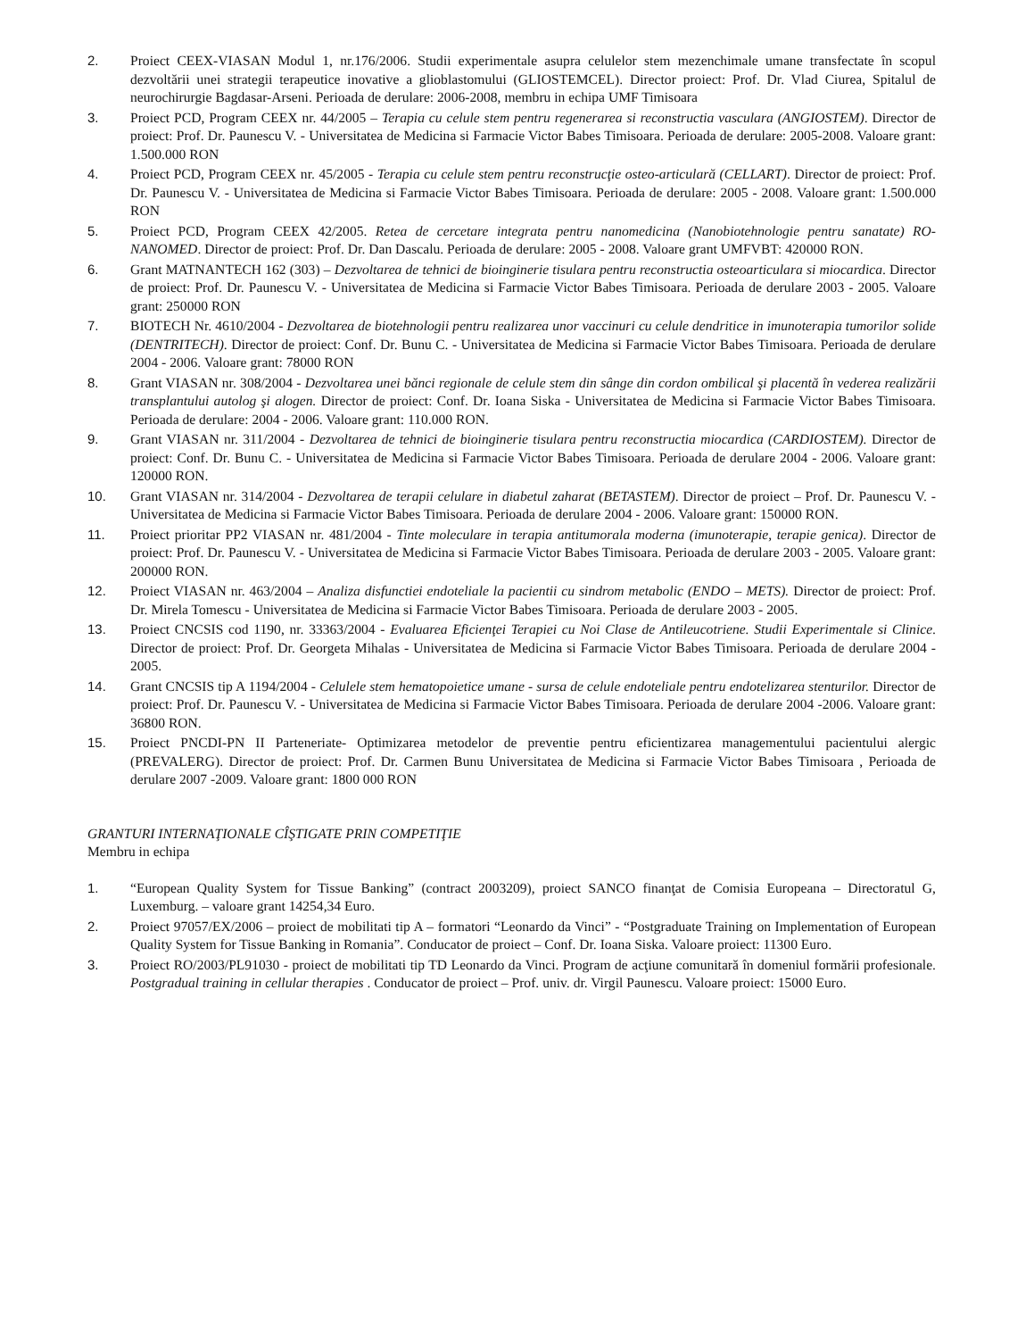2. Proiect CEEX-VIASAN Modul 1, nr.176/2006. Studii experimentale asupra celulelor stem mezenchimale umane transfectate în scopul dezvoltării unei strategii terapeutice inovative a glioblastomului (GLIOSTEMCEL). Director proiect: Prof. Dr. Vlad Ciurea, Spitalul de neurochirurgie Bagdasar-Arseni. Perioada de derulare: 2006-2008, membru in echipa UMF Timisoara
3. Proiect PCD, Program CEEX nr. 44/2005 – Terapia cu celule stem pentru regenerarea si reconstructia vasculara (ANGIOSTEM). Director de proiect: Prof. Dr. Paunescu V. - Universitatea de Medicina si Farmacie Victor Babes Timisoara. Perioada de derulare: 2005-2008. Valoare grant: 1.500.000 RON
4. Proiect PCD, Program CEEX nr. 45/2005 - Terapia cu celule stem pentru reconstrucţie osteo-articulară (CELLART). Director de proiect: Prof. Dr. Paunescu V. - Universitatea de Medicina si Farmacie Victor Babes Timisoara. Perioada de derulare: 2005 - 2008. Valoare grant: 1.500.000 RON
5. Proiect PCD, Program CEEX 42/2005. Retea de cercetare integrata pentru nanomedicina (Nanobiotehnologie pentru sanatate) RO-NANOMED. Director de proiect: Prof. Dr. Dan Dascalu. Perioada de derulare: 2005 - 2008. Valoare grant UMFVBT: 420000 RON.
6. Grant MATNANTECH 162 (303) – Dezvoltarea de tehnici de bioinginerie tisulara pentru reconstructia osteoarticulara si miocardica. Director de proiect: Prof. Dr. Paunescu V. - Universitatea de Medicina si Farmacie Victor Babes Timisoara. Perioada de derulare 2003 - 2005. Valoare grant: 250000 RON
7. BIOTECH Nr. 4610/2004 - Dezvoltarea de biotehnologii pentru realizarea unor vaccinuri cu celule dendritice in imunoterapia tumorilor solide (DENTRITECH). Director de proiect: Conf. Dr. Bunu C. - Universitatea de Medicina si Farmacie Victor Babes Timisoara. Perioada de derulare 2004 - 2006. Valoare grant: 78000 RON
8. Grant VIASAN nr. 308/2004 - Dezvoltarea unei bănci regionale de celule stem din sânge din cordon ombilical şi placentă în vederea realizării transplantului autolog şi alogen. Director de proiect: Conf. Dr. Ioana Siska - Universitatea de Medicina si Farmacie Victor Babes Timisoara. Perioada de derulare: 2004 - 2006. Valoare grant: 110.000 RON.
9. Grant VIASAN nr. 311/2004 - Dezvoltarea de tehnici de bioinginerie tisulara pentru reconstructia miocardica (CARDIOSTEM). Director de proiect: Conf. Dr. Bunu C. - Universitatea de Medicina si Farmacie Victor Babes Timisoara. Perioada de derulare 2004 - 2006. Valoare grant: 120000 RON.
10. Grant VIASAN nr. 314/2004 - Dezvoltarea de terapii celulare in diabetul zaharat (BETASTEM). Director de proiect – Prof. Dr. Paunescu V. - Universitatea de Medicina si Farmacie Victor Babes Timisoara. Perioada de derulare 2004 - 2006. Valoare grant: 150000 RON.
11. Proiect prioritar PP2 VIASAN nr. 481/2004 - Tinte moleculare in terapia antitumorala moderna (imunoterapie, terapie genica). Director de proiect: Prof. Dr. Paunescu V. - Universitatea de Medicina si Farmacie Victor Babes Timisoara. Perioada de derulare 2003 - 2005. Valoare grant: 200000 RON.
12. Proiect VIASAN nr. 463/2004 – Analiza disfunctiei endoteliale la pacientii cu sindrom metabolic (ENDO – METS). Director de proiect: Prof. Dr. Mirela Tomescu - Universitatea de Medicina si Farmacie Victor Babes Timisoara. Perioada de derulare 2003 - 2005.
13. Proiect CNCSIS cod 1190, nr. 33363/2004 - Evaluarea Eficienţei Terapiei cu Noi Clase de Antileucotriene. Studii Experimentale si Clinice. Director de proiect: Prof. Dr. Georgeta Mihalas - Universitatea de Medicina si Farmacie Victor Babes Timisoara. Perioada de derulare 2004 - 2005.
14. Grant CNCSIS tip A 1194/2004 - Celulele stem hematopoietice umane - sursa de celule endoteliale pentru endotelizarea stenturilor. Director de proiect: Prof. Dr. Paunescu V. - Universitatea de Medicina si Farmacie Victor Babes Timisoara. Perioada de derulare 2004 -2006. Valoare grant: 36800 RON.
15. Proiect PNCDI-PN II Parteneriate- Optimizarea metodelor de preventie pentru eficientizarea managementului pacientului alergic (PREVALERG). Director de proiect: Prof. Dr. Carmen Bunu Universitatea de Medicina si Farmacie Victor Babes Timisoara , Perioada de derulare 2007 -2009. Valoare grant: 1800 000 RON
GRANTURI INTERNAŢIONALE CÎŞTIGATE PRIN COMPETIŢIE
Membru in echipa
1. “European Quality System for Tissue Banking” (contract 2003209), proiect SANCO finanţat de Comisia Europeana – Directoratul G, Luxemburg. – valoare grant 14254,34 Euro.
2. Proiect 97057/EX/2006 – proiect de mobilitati tip A – formatori “Leonardo da Vinci” - “Postgraduate Training on Implementation of European Quality System for Tissue Banking in Romania”. Conducator de proiect – Conf. Dr. Ioana Siska. Valoare proiect: 11300 Euro.
3. Proiect RO/2003/PL91030 - proiect de mobilitati tip TD Leonardo da Vinci. Program de acţiune comunitară în domeniul formării profesionale. Postgradual training in cellular therapies . Conducator de proiect – Prof. univ. dr. Virgil Paunescu. Valoare proiect: 15000 Euro.